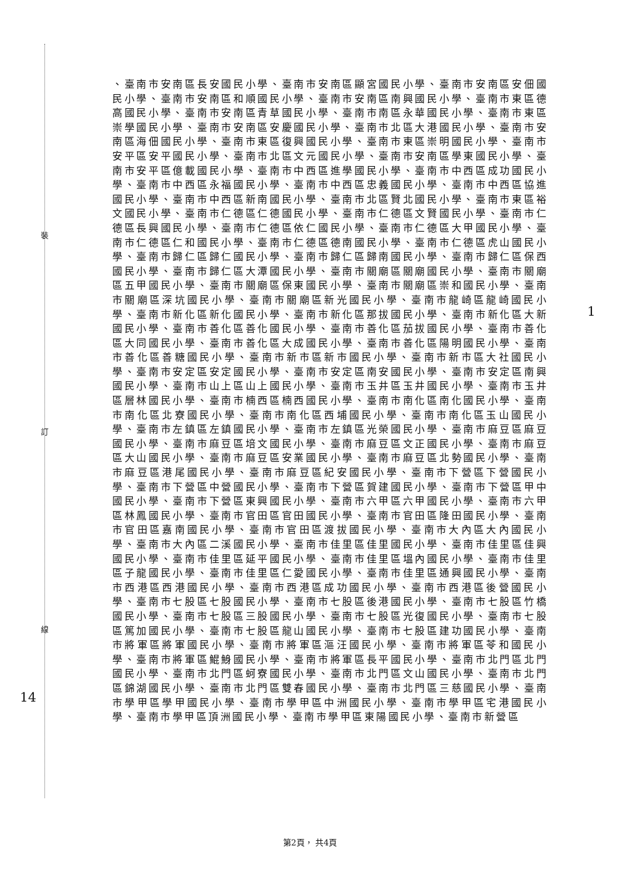裝
訂
線
14
1
、臺南市安南區長安國民小學、臺南市安南區顯宮國民小學、臺南市安南區安佃國民小學、臺南市安南區和順國民小學、臺南市安南區南興國民小學、臺南市東區德高國民小學、臺南市安南區青草國民小學、臺南市南區永華國民小學、臺南市東區崇學國民小學、臺南市安南區安慶國民小學、臺南市北區大港國民小學、臺南市安南區海佃國民小學、臺南市東區復興國民小學、臺南市東區崇明國民小學、臺南市安平區安平國民小學、臺南市北區文元國民小學、臺南市安南區學東國民小學、臺南市安平區億載國民小學、臺南市中西區進學國民小學、臺南市中西區成功國民小學、臺南市中西區永福國民小學、臺南市中西區忠義國民小學、臺南市中西區協進國民小學、臺南市中西區新南國民小學、臺南市北區賢北國民小學、臺南市東區裕文國民小學、臺南市仁德區仁德國民小學、臺南市仁德區文賢國民小學、臺南市仁德區長興國民小學、臺南市仁德區依仁國民小學、臺南市仁德區大甲國民小學、臺南市仁德區仁和國民小學、臺南市仁德區德南國民小學、臺南市仁德區虎山國民小學、臺南市歸仁區歸仁國民小學、臺南市歸仁區歸南國民小學、臺南市歸仁區保西國民小學、臺南市歸仁區大潭國民小學、臺南市關廟區關廟國民小學、臺南市關廟區五甲國民小學、臺南市關廟區保東國民小學、臺南市關廟區崇和國民小學、臺南市關廟區深坑國民小學、臺南市關廟區新光國民小學、臺南市龍崎區龍崎國民小學、臺南市新化區新化國民小學、臺南市新化區那拔國民小學、臺南市新化區大新國民小學、臺南市善化區善化國民小學、臺南市善化區茄拔國民小學、臺南市善化區大同國民小學、臺南市善化區大成國民小學、臺南市善化區陽明國民小學、臺南市善化區善糖國民小學、臺南市新市區新市國民小學、臺南市新市區大社國民小學、臺南市安定區安定國民小學、臺南市安定區南安國民小學、臺南市安定區南興國民小學、臺南市山上區山上國民小學、臺南市玉井區玉井國民小學、臺南市玉井區層林國民小學、臺南市楠西區楠西國民小學、臺南市南化區南化國民小學、臺南市南化區北寮國民小學、臺南市南化區西埔國民小學、臺南市南化區玉山國民小學、臺南市左鎮區左鎮國民小學、臺南市左鎮區光榮國民小學、臺南市麻豆區麻豆國民小學、臺南市麻豆區培文國民小學、臺南市麻豆區文正國民小學、臺南市麻豆區大山國民小學、臺南市麻豆區安業國民小學、臺南市麻豆區北勢國民小學、臺南市麻豆區港尾國民小學、臺南市麻豆區紀安國民小學、臺南市下營區下營國民小學、臺南市下營區中營國民小學、臺南市下營區賀建國民小學、臺南市下營區甲中國民小學、臺南市下營區東興國民小學、臺南市六甲區六甲國民小學、臺南市六甲區林鳳國民小學、臺南市官田區官田國民小學、臺南市官田區隆田國民小學、臺南市官田區嘉南國民小學、臺南市官田區渡拔國民小學、臺南市大內區大內國民小學、臺南市大內區二溪國民小學、臺南市佳里區佳里國民小學、臺南市佳里區佳興國民小學、臺南市佳里區延平國民小學、臺南市佳里區塭內國民小學、臺南市佳里區子龍國民小學、臺南市佳里區仁愛國民小學、臺南市佳里區通興國民小學、臺南市西港區西港國民小學、臺南市西港區成功國民小學、臺南市西港區後營國民小學、臺南市七股區七股國民小學、臺南市七股區後港國民小學、臺南市七股區竹橋國民小學、臺南市七股區三股國民小學、臺南市七股區光復國民小學、臺南市七股區篤加國民小學、臺南市七股區龍山國民小學、臺南市七股區建功國民小學、臺南市將軍區將軍國民小學、臺南市將軍區漚汪國民小學、臺南市將軍區苓和國民小學、臺南市將軍區鯤鯓國民小學、臺南市將軍區長平國民小學、臺南市北門區北門國民小學、臺南市北門區蚵寮國民小學、臺南市北門區文山國民小學、臺南市北門區錦湖國民小學、臺南市北門區雙春國民小學、臺南市北門區三慈國民小學、臺南市學甲區學甲國民小學、臺南市學甲區中洲國民小學、臺南市學甲區宅港國民小學、臺南市學甲區頂洲國民小學、臺南市學甲區東陽國民小學、臺南市新營區
第2頁， 共4頁